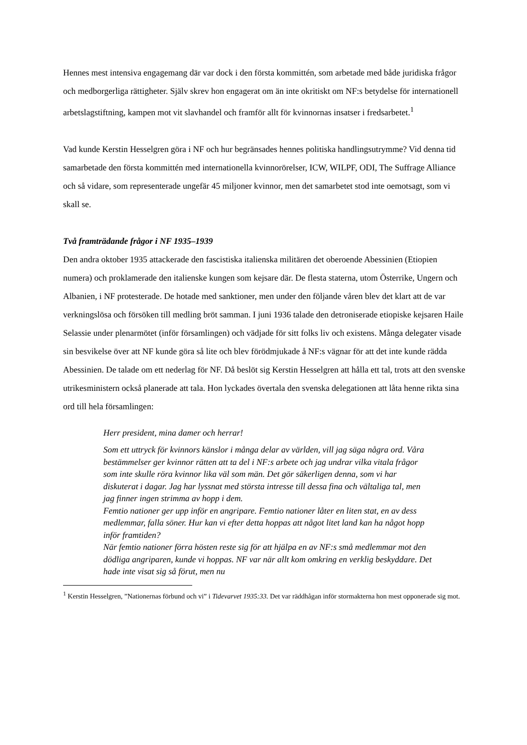Hennes mest intensiva engagemang där var dock i den första kommittén, som arbetade med både juridiska frågor och medborgerliga rättigheter. Själv skrev hon engagerat om än inte okritiskt om NF:s betydelse för internationell arbetslagstiftning, kampen mot vit slavhandel och framför allt för kvinnornas insatser i fredsarbetet.<sup>1</sup>
Vad kunde Kerstin Hesselgren göra i NF och hur begränsades hennes politiska handlingsutrymme? Vid denna tid samarbetade den första kommittén med internationella kvinnorörelser, ICW, WILPF, ODI, The Suffrage Alliance och så vidare, som representerade ungefär 45 miljoner kvinnor, men det samarbetet stod inte oemotsagt, som vi skall se.
Två framträdande frågor i NF 1935–1939
Den andra oktober 1935 attackerade den fascistiska italienska militären det oberoende Abessinien (Etiopien numera) och proklamerade den italienske kungen som kejsare där. De flesta staterna, utom Österrike, Ungern och Albanien, i NF protesterade. De hotade med sanktioner, men under den följande våren blev det klart att de var verkningslösa och försöken till medling bröt samman. I juni 1936 talade den detroniserade etiopiske kejsaren Haile Selassie under plenarmötet (inför församlingen) och vädjade för sitt folks liv och existens. Många delegater visade sin besvikelse över att NF kunde göra så lite och blev förödmjukade å NF:s vägnar för att det inte kunde rädda Abessinien. De talade om ett nederlag för NF. Då beslöt sig Kerstin Hesselgren att hålla ett tal, trots att den svenske utrikesministern också planerade att tala. Hon lyckades övertala den svenska delegationen att låta henne rikta sina ord till hela församlingen:
Herr president, mina damer och herrar!
Som ett uttryck för kvinnors känslor i många delar av världen, vill jag säga några ord. Våra bestämmelser ger kvinnor rätten att ta del i NF:s arbete och jag undrar vilka vitala frågor som inte skulle röra kvinnor lika väl som män. Det gör säkerligen denna, som vi har diskuterat i dagar. Jag har lyssnat med största intresse till dessa fina och vältaliga tal, men jag finner ingen strimma av hopp i dem.
Femtio nationer ger upp inför en angripare. Femtio nationer låter en liten stat, en av dess medlemmar, falla söner. Hur kan vi efter detta hoppas att något litet land kan ha något hopp inför framtiden?
När femtio nationer förra hösten reste sig för att hjälpa en av NF:s små medlemmar mot den dödliga angriparen, kunde vi hoppas. NF var när allt kom omkring en verklig beskyddare. Det hade inte visat sig så förut, men nu
<sup>1</sup> Kerstin Hesselgren, ”Nationernas förbund och vi” i Tidevarvet 1935:33. Det var räddhågan inför stormakterna hon mest opponerade sig mot.